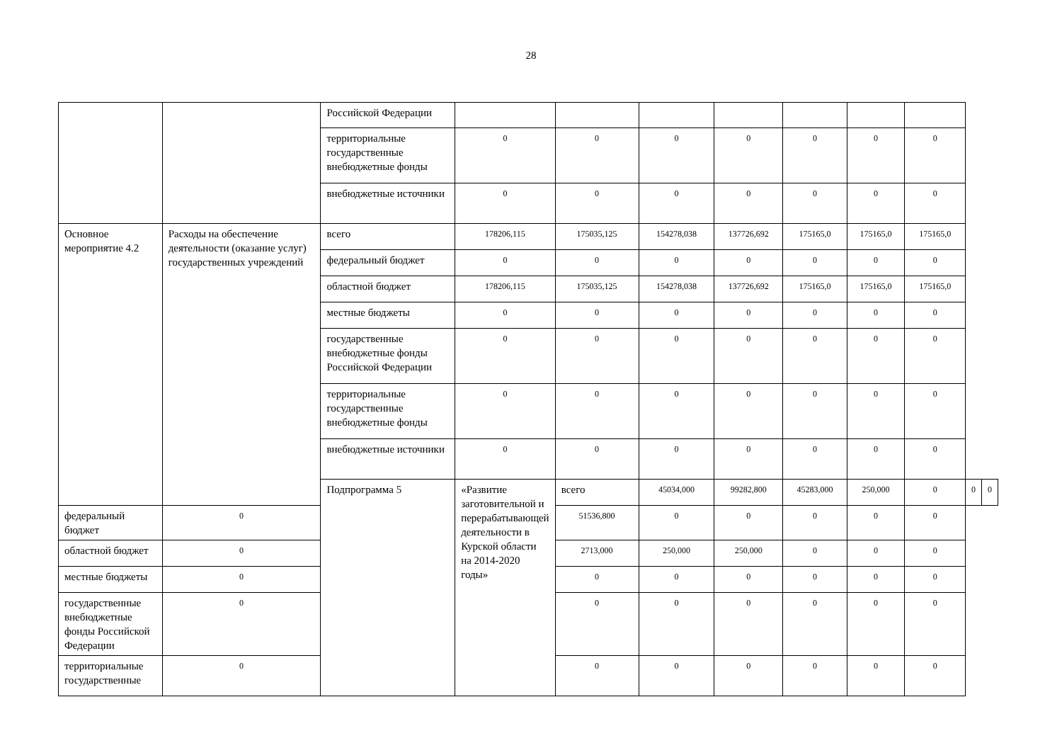28
| | | Российской Федерации | | | | | | | | | |
| | | территориальные государственные внебюджетные фонды | 0 | 0 | 0 | 0 | 0 | 0 | 0 | | |
| | | внебюджетные источники | 0 | 0 | 0 | 0 | 0 | 0 | 0 | | |
| Основное мероприятие 4.2 | Расходы на обеспечение деятельности (оказание услуг) государственных учреждений | всего | 178206,115 | 175035,125 | 154278,038 | 137726,692 | 175165,0 | 175165,0 | 175165,0 | | |
| | | федеральный бюджет | 0 | 0 | 0 | 0 | 0 | 0 | 0 | | |
| | | областной бюджет | 178206,115 | 175035,125 | 154278,038 | 137726,692 | 175165,0 | 175165,0 | 175165,0 | | |
| | | местные бюджеты | 0 | 0 | 0 | 0 | 0 | 0 | 0 | | |
| | | государственные внебюджетные фонды Российской Федерации | 0 | 0 | 0 | 0 | 0 | 0 | 0 | | |
| | | территориальные государственные внебюджетные фонды | 0 | 0 | 0 | 0 | 0 | 0 | 0 | | |
| | | внебюджетные источники | 0 | 0 | 0 | 0 | 0 | 0 | 0 | | |
| | | Подпрограмма 5 | «Развитие заготовительной и перерабатывающей деятельности в Курской области на 2014-2020 годы» | всего | 45034,000 | 99282,800 | 45283,000 | 250,000 | 0 | 0 | 0 |
| федеральный бюджет | 0 | | | 51536,800 | 0 | 0 | 0 | 0 | 0 | | |
| областной бюджет | 0 | | | 2713,000 | 250,000 | 250,000 | 0 | 0 | 0 | | |
| местные бюджеты | 0 | | | 0 | 0 | 0 | 0 | 0 | 0 | | |
| государственные внебюджетные фонды Российской Федерации | 0 | | | 0 | 0 | 0 | 0 | 0 | 0 | | |
| территориальные государственные | 0 | | | 0 | 0 | 0 | 0 | 0 | 0 | | |